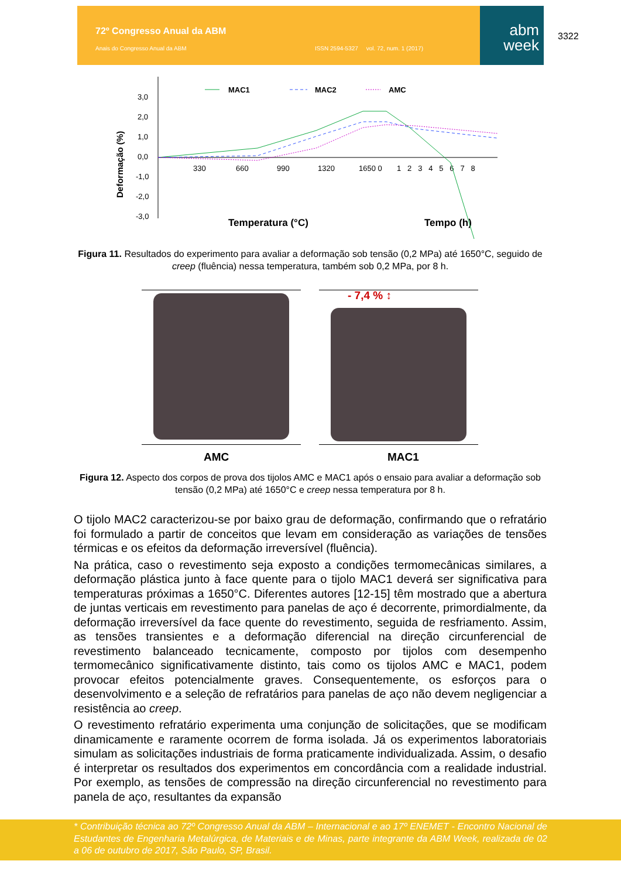72º Congresso Anual da ABM
Anais do Congresso Anual da ABM ISSN 2594-5327 vol. 72, num. 1 (2017)
abm
week
3322
Deformação (%)
3,0
2,0
1,0
0,0
-1,0
-2,0
-3,0
330
660
990
1320
1650 0
1 2 3 4 5 6 7 8
Temperatura (°C)
Tempo (h)
MAC1
MAC2
AMC
Figura 11. Resultados do experimento para avaliar a deformação sob tensão (0,2 MPa) até 1650°C, seguido de creep (fluência) nessa temperatura, também sob 0,2 MPa, por 8 h.
- 7,4 % ↕
AMC MAC1
Figura 12. Aspecto dos corpos de prova dos tijolos AMC e MAC1 após o ensaio para avaliar a deformação sob tensão (0,2 MPa) até 1650°C e creep nessa temperatura por 8 h.
O tijolo MAC2 caracterizou-se por baixo grau de deformação, confirmando que o refratário foi formulado a partir de conceitos que levam em consideração as variações de tensões térmicas e os efeitos da deformação irreversível (fluência).
Na prática, caso o revestimento seja exposto a condições termomecânicas similares, a deformação plástica junto à face quente para o tijolo MAC1 deverá ser significativa para temperaturas próximas a 1650°C. Diferentes autores [12-15] têm mostrado que a abertura de juntas verticais em revestimento para panelas de aço é decorrente, primordialmente, da deformação irreversível da face quente do revestimento, seguida de resfriamento. Assim, as tensões transientes e a deformação diferencial na direção circunferencial de revestimento balanceado tecnicamente, composto por tijolos com desempenho termomecânico significativamente distinto, tais como os tijolos AMC e MAC1, podem provocar efeitos potencialmente graves. Consequentemente, os esforços para o desenvolvimento e a seleção de refratários para panelas de aço não devem negligenciar a resistência ao creep.
O revestimento refratário experimenta uma conjunção de solicitações, que se modificam dinamicamente e raramente ocorrem de forma isolada. Já os experimentos laboratoriais simulam as solicitações industriais de forma praticamente individualizada. Assim, o desafio é interpretar os resultados dos experimentos em concordância com a realidade industrial. Por exemplo, as tensões de compressão na direção circunferencial no revestimento para panela de aço, resultantes da expansão
* Contribuição técnica ao 72º Congresso Anual da ABM – Internacional e ao 17º ENEMET - Encontro Nacional de Estudantes de Engenharia Metalúrgica, de Materiais e de Minas, parte integrante da ABM Week, realizada de 02 a 06 de outubro de 2017, São Paulo, SP, Brasil.